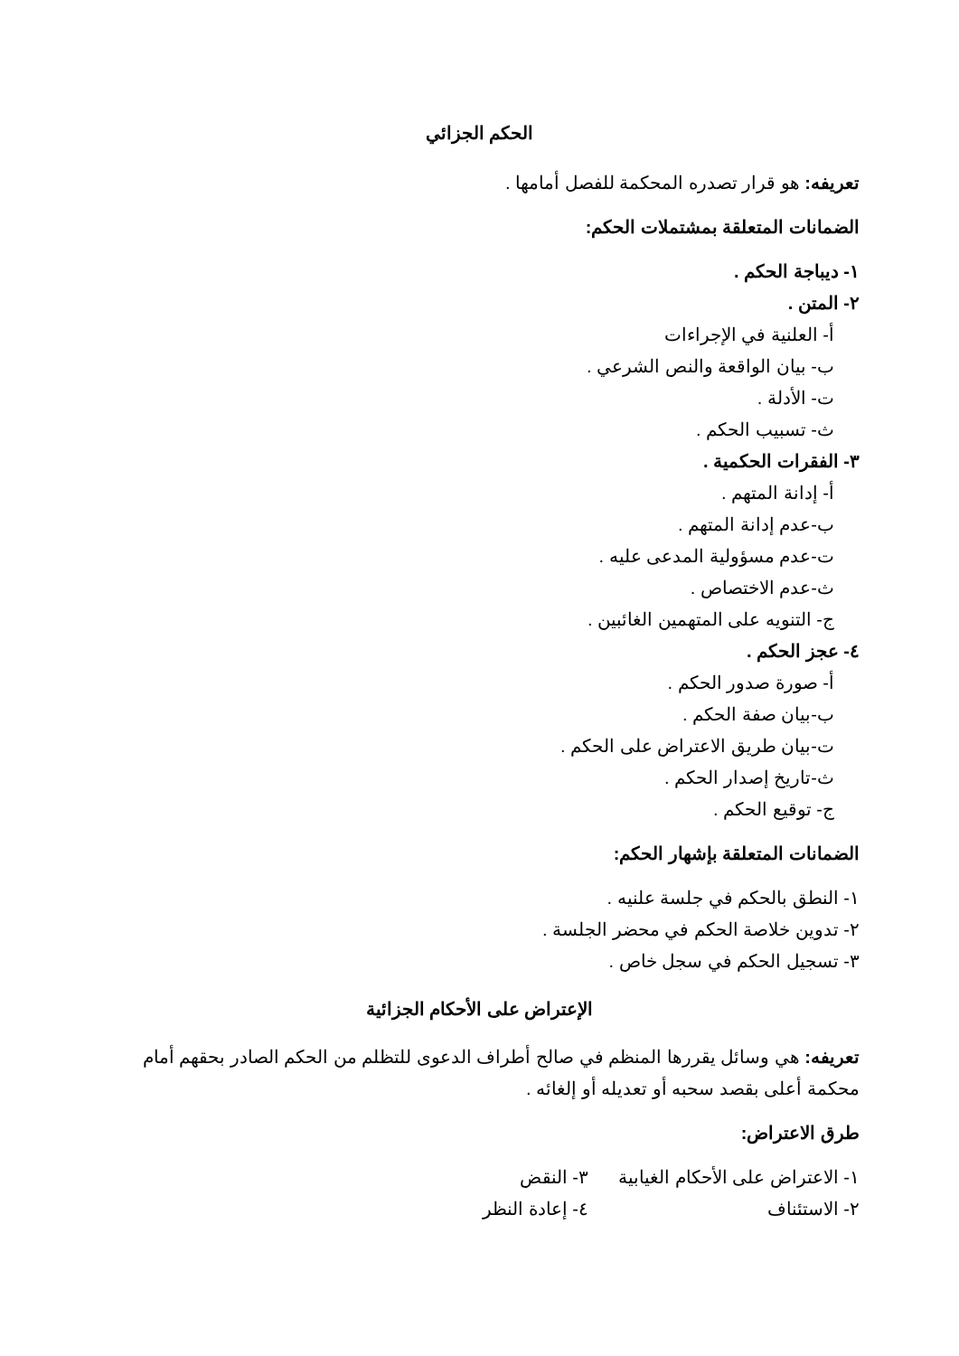الحكم الجزائي
تعريفه: هو قرار تصدره المحكمة للفصل أمامها .
الضمانات المتعلقة بمشتملات الحكم:
١- ديباجة الحكم .
٢- المتن .
أ- العلنية في الإجراءات
ب- بيان الواقعة والنص الشرعي .
ت- الأدلة .
ث- تسبيب الحكم .
٣- الفقرات الحكمية .
أ- إدانة المتهم .
ب-عدم إدانة المتهم .
ت-عدم مسؤولية المدعى عليه .
ث-عدم الاختصاص .
ج- التنويه على المتهمين الغائبين .
٤- عجز الحكم .
أ- صورة صدور الحكم .
ب-بيان صفة الحكم .
ت-بيان طريق الاعتراض على الحكم .
ث-تاريخ إصدار الحكم .
ج- توقيع الحكم .
الضمانات المتعلقة بإشهار الحكم:
١- النطق بالحكم في جلسة علنيه .
٢- تدوين خلاصة الحكم في محضر الجلسة .
٣- تسجيل الحكم في سجل خاص .
الإعتراض على الأحكام الجزائية
تعريفه: هي وسائل يقررها المنظم في صالح أطراف الدعوى للتظلم من الحكم الصادر بحقهم أمام محكمة أعلى بقصد سحبه أو تعديله أو إلغائه .
طرق الاعتراض:
١- الاعتراض على الأحكام الغيابية
٣- النقض
٢- الاستئناف ٤- إعادة النظر